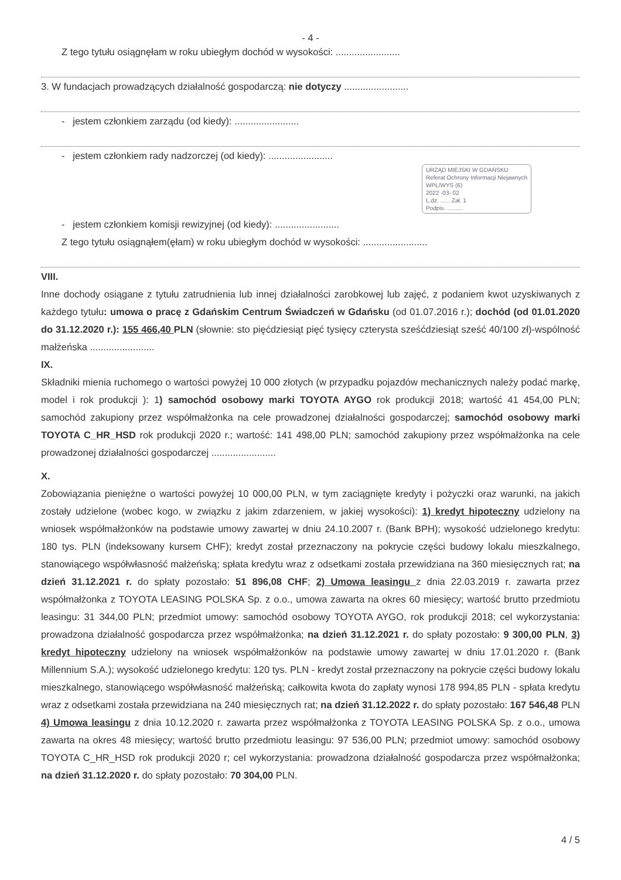- 4 -
Z tego tytułu osiągnęłam w roku ubiegłym dochód w wysokości: ........................
3. W fundacjach prowadzących działalność gospodarczą: nie dotyczy ........................
- jestem członkiem zarządu (od kiedy): ........................
- jestem członkiem rady nadzorczej (od kiedy): ........................
URZĄD MIEJSKI W GDAŃSKU
Referat Ochrony Informacji Niejawnych
WPL/WYS (6)
2022 -03- 02
L.dz. ...... Zał. 1
Podpis. ..........
- jestem członkiem komisji rewizyjnej (od kiedy): ........................
Z tego tytułu osiągnąłem(ęłam) w roku ubiegłym dochód w wysokości: ........................
VIII.
Inne dochody osiągane z tytułu zatrudnienia lub innej działalności zarobkowej lub zajęć, z podaniem kwot uzyskiwanych z każdego tytułu: umowa o pracę z Gdańskim Centrum Świadczeń w Gdańsku (od 01.07.2016 r.); dochód (od 01.01.2020 do 31.12.2020 r.): 155 466,40 PLN (słownie: sto pięćdziesiąt pięć tysięcy czterysta sześćdziesiąt sześć 40/100 zł)-wspólność małżeńska ........................
IX.
Składniki mienia ruchomego o wartości powyżej 10 000 złotych (w przypadku pojazdów mechanicznych należy podać markę, model i rok produkcji ): 1) samochód osobowy marki TOYOTA AYGO rok produkcji 2018; wartość 41 454,00 PLN; samochód zakupiony przez współmałżonka na cele prowadzonej działalności gospodarczej; samochód osobowy marki TOYOTA C_HR_HSD rok produkcji 2020 r.; wartość: 141 498,00 PLN; samochód zakupiony przez współmałżonka na cele prowadzonej działalności gospodarczej ........................
X.
Zobowiązania pieniężne o wartości powyżej 10 000,00 PLN, w tym zaciągnięte kredyty i pożyczki oraz warunki, na jakich zostały udzielone (wobec kogo, w związku z jakim zdarzeniem, w jakiej wysokości): 1) kredyt hipoteczny udzielony na wniosek współmałżonków na podstawie umowy zawartej w dniu 24.10.2007 r. (Bank BPH); wysokość udzielonego kredytu: 180 tys. PLN (indeksowany kursem CHF); kredyt został przeznaczony na pokrycie części budowy lokalu mieszkalnego, stanowiącego współwłasność małżeńską; spłata kredytu wraz z odsetkami została przewidziana na 360 miesięcznych rat; na dzień 31.12.2021 r. do spłaty pozostało: 51 896,08 CHF; 2) Umowa leasingu z dnia 22.03.2019 r. zawarta przez współmałżonka z TOYOTA LEASING POLSKA Sp. z o.o., umowa zawarta na okres 60 miesięcy; wartość brutto przedmiotu leasingu: 31 344,00 PLN; przedmiot umowy: samochód osobowy TOYOTA AYGO, rok produkcji 2018; cel wykorzystania: prowadzona działalność gospodarcza przez współmałżonka; na dzień 31.12.2021 r. do spłaty pozostało: 9 300,00 PLN, 3) kredyt hipoteczny udzielony na wniosek współmałżonków na podstawie umowy zawartej w dniu 17.01.2020 r. (Bank Millennium S.A.); wysokość udzielonego kredytu: 120 tys. PLN - kredyt został przeznaczony na pokrycie części budowy lokalu mieszkalnego, stanowiącego współwłasność małżeńską; całkowita kwota do zapłaty wynosi 178 994,85 PLN - spłata kredytu wraz z odsetkami została przewidziana na 240 miesięcznych rat; na dzień 31.12.2022 r. do spłaty pozostało: 167 546,48 PLN 4) Umowa leasingu z dnia 10.12.2020 r. zawarta przez współmałżonka z TOYOTA LEASING POLSKA Sp. z o.o., umowa zawarta na okres 48 miesięcy; wartość brutto przedmiotu leasingu: 97 536,00 PLN; przedmiot umowy: samochód osobowy TOYOTA C_HR_HSD rok produkcji 2020 r; cel wykorzystania: prowadzona działalność gospodarcza przez współmałżonka; na dzień 31.12.2020 r. do spłaty pozostało: 70 304,00 PLN.
4 / 5